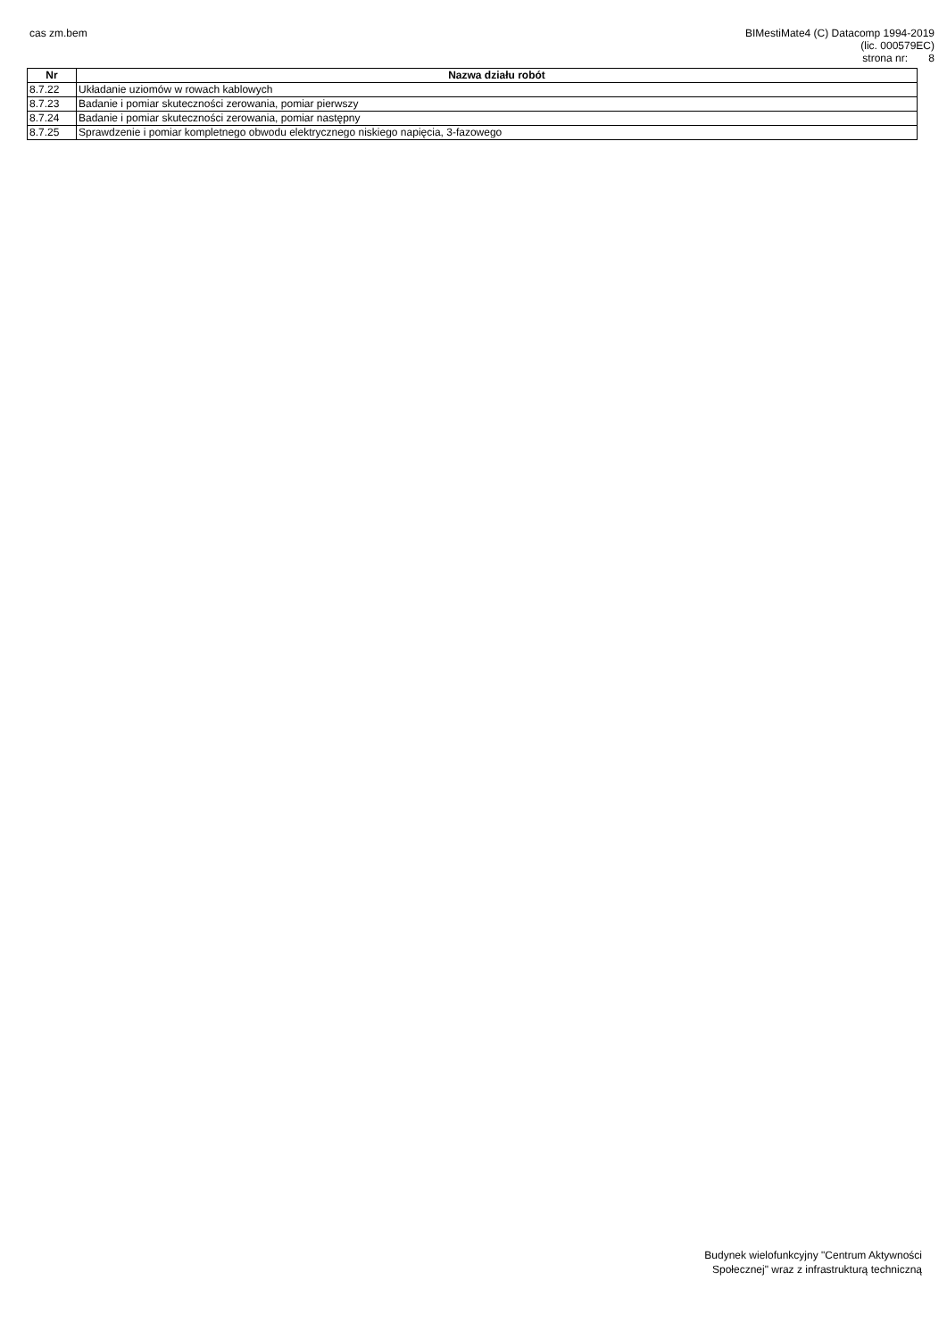cas zm.bem
BIMestiMate4 (C) Datacomp 1994-2019
(lic. 000579EC)
strona nr: 8
| Nr | Nazwa działu robót |
| --- | --- |
| 8.7.22 | Układanie uziomów w rowach kablowych |
| 8.7.23 | Badanie i pomiar skuteczności zerowania, pomiar pierwszy |
| 8.7.24 | Badanie i pomiar skuteczności zerowania, pomiar następny |
| 8.7.25 | Sprawdzenie i pomiar kompletnego obwodu elektrycznego niskiego napięcia, 3-fazowego |
Budynek wielofunkcyjny "Centrum Aktywności
Społecznej" wraz z infrastrukturą techniczną